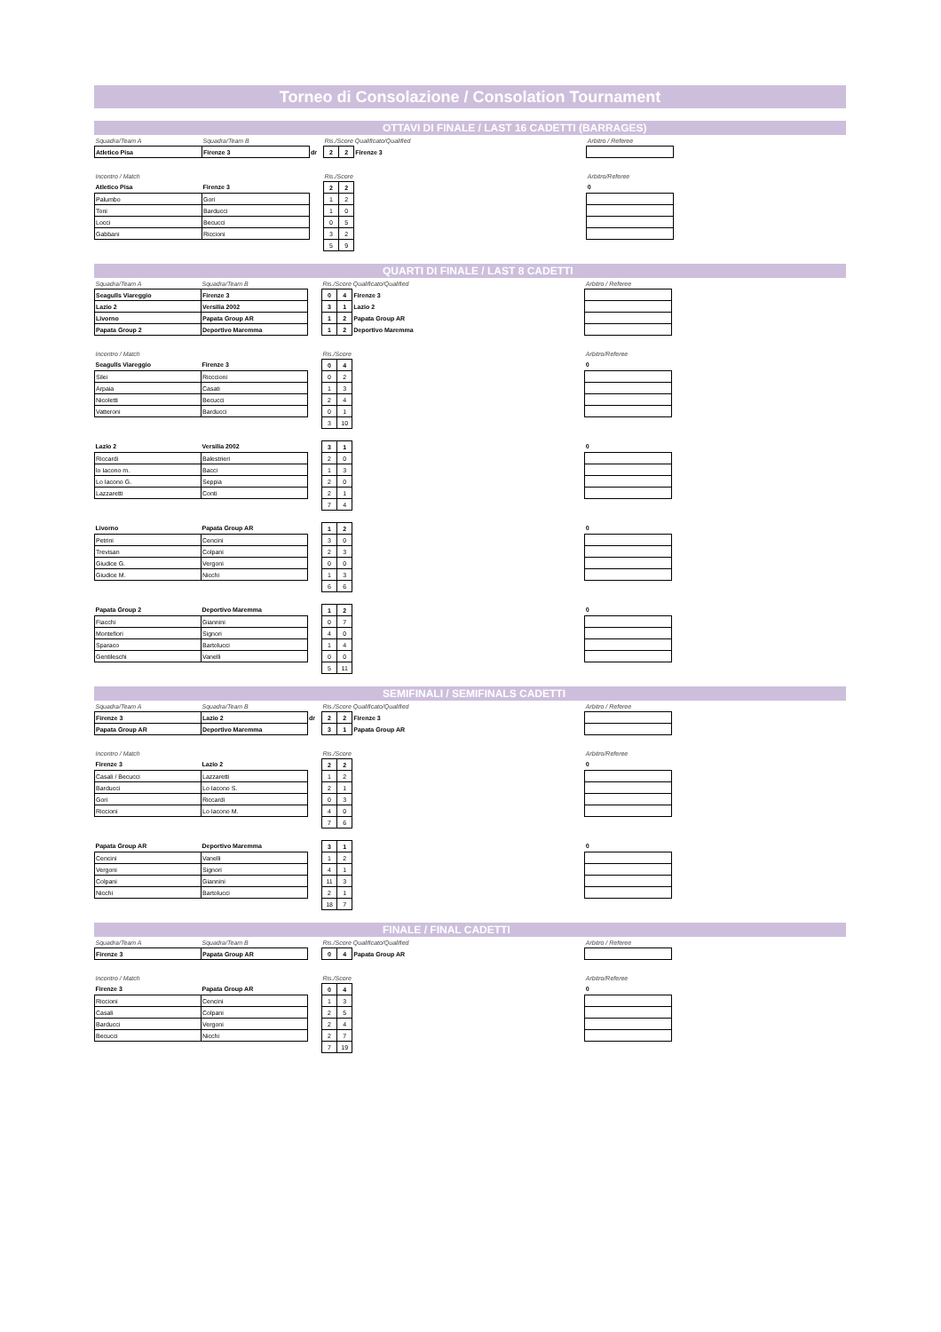Torneo di Consolazione / Consolation Tournament
OTTAVI DI FINALE / LAST 16 CADETTI (BARRAGES)
| Squadra/Team A | Squadra/Team B | | Ris./Score | | Qualificato/Qualified | Arbitro / Referee |
| Atletico Pisa | Firenze 3 | dr | 2 | 2 | Firenze 3 | |
| Incontro / Match | | | Ris./Score | | | Arbitro/Referee |
| Atletico Pisa | Firenze 3 | | 2 | 2 | | 0 |
| Palumbo | Gori | | 1 | 2 | | |
| Toni | Barducci | | 1 | 0 | | |
| Locci | Becucci | | 0 | 5 | | |
| Gabbani | Riccioni | | 3 | 2 | | |
| | | | 5 | 9 | | |
QUARTI DI FINALE / LAST 8 CADETTI
| Squadra/Team A | Squadra/Team B | | Ris./Score | | Qualificato/Qualified | Arbitro / Referee |
| Seagulls Viareggio | Firenze 3 | | 0 | 4 | Firenze 3 | |
| Lazio 2 | Versilia 2002 | | 3 | 1 | Lazio 2 | |
| Livorno | Papata Group AR | | 1 | 2 | Papata Group AR | |
| Papata Group 2 | Deportivo Maremma | | 1 | 2 | Deportivo Maremma | |
| Incontro / Match | | | Ris./Score | | | Arbitro/Referee |
| Seagulls Viareggio | Firenze 3 | | 0 | 4 | | 0 |
| Silei | Ricccioni | | 0 | 2 | | |
| Arpaia | Casati | | 1 | 3 | | |
| Nicoletti | Becucci | | 2 | 4 | | |
| Vatteroni | Barducci | | 0 | 1 | | |
| | | | 3 | 10 | | |
| Lazio 2 | Versilia 2002 | | 3 | 1 | | 0 |
| Riccardi | Balestrieri | | 2 | 0 | | |
| lo Iacono m. | Bacci | | 1 | 3 | | |
| Lo Iacono G. | Seppia | | 2 | 0 | | |
| Lazzaretti | Conti | | 2 | 1 | | |
| | | | 7 | 4 | | |
| Livorno | Papata Group AR | | 1 | 2 | | 0 |
| Petrini | Cencini | | 3 | 0 | | |
| Trevisan | Colpani | | 2 | 3 | | |
| Giudice G. | Vergoni | | 0 | 0 | | |
| Giudice M. | Nicchi | | 1 | 3 | | |
| | | | 6 | 6 | | |
| Papata Group 2 | Deportivo Maremma | | 1 | 2 | | 0 |
| Fiacchi | Giannini | | 0 | 7 | | |
| Montefiori | Signori | | 4 | 0 | | |
| Sparaco | Bartolucci | | 1 | 4 | | |
| Gentileschi | Vanelli | | 0 | 0 | | |
| | | | 5 | 11 | | |
SEMIFINALI / SEMIFINALS CADETTI
| Squadra/Team A | Squadra/Team B | | Ris./Score | | Qualificato/Qualified | Arbitro / Referee |
| Firenze 3 | Lazio 2 | dr | 2 | 2 | Firenze 3 | |
| Papata Group AR | Deportivo Maremma | | 3 | 1 | Papata Group AR | |
| Incontro / Match | | | Ris./Score | | | Arbitro/Referee |
| Firenze 3 | Lazio 2 | | 2 | 2 | | 0 |
| Casali / Becucci | Lazzaretti | | 1 | 2 | | |
| Barducci | Lo Iacono S. | | 2 | 1 | | |
| Gori | Riccardi | | 0 | 3 | | |
| Riccioni | Lo Iacono M. | | 4 | 0 | | |
| | | | 7 | 6 | | |
| Papata Group AR | Deportivo Maremma | | 3 | 1 | | 0 |
| Cencini | Vanelli | | 1 | 2 | | |
| Vergoni | Signori | | 4 | 1 | | |
| Colpani | Giannini | | 11 | 3 | | |
| Nicchi | Bartolucci | | 2 | 1 | | |
| | | | 18 | 7 | | |
FINALE / FINAL CADETTI
| Squadra/Team A | Squadra/Team B | | Ris./Score | | Qualificato/Qualified | Arbitro / Referee |
| Firenze 3 | Papata Group AR | | 0 | 4 | Papata Group AR | |
| Incontro / Match | | | Ris./Score | | | Arbitro/Referee |
| Firenze 3 | Papata Group AR | | 0 | 4 | | 0 |
| Riccioni | Cencini | | 1 | 3 | | |
| Casali | Colpani | | 2 | 5 | | |
| Barducci | Vergoni | | 2 | 4 | | |
| Becucci | Nicchi | | 2 | 7 | | |
| | | | 7 | 19 | | |